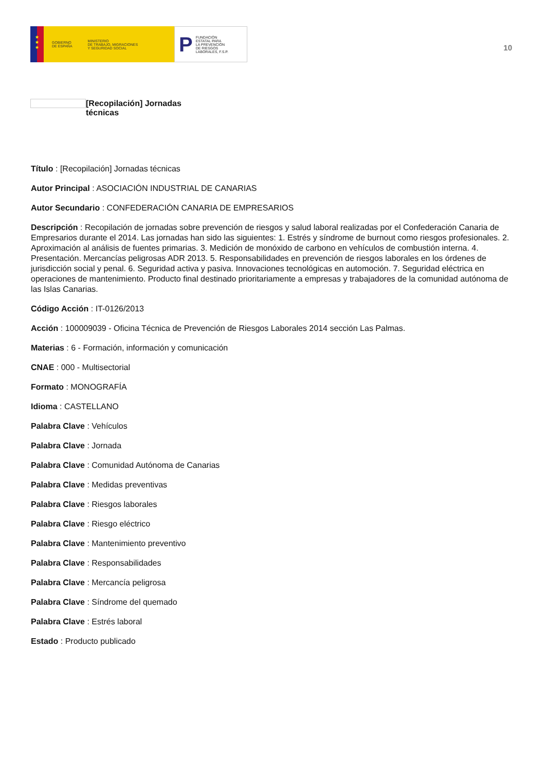★
★
★
GOBIERNO
DE ESPAÑA MINISTERIO
DE TRABAJO, MIGRACIONES
Y SEGURIDAD SOCIAL
P FUNDACIÓN
ESTATAL PARA
LA PREVENCIÓN
DE RIESGOS
LABORALES, F.S.P.
10
[Recopilación] Jornadas técnicas
Título : [Recopilación] Jornadas técnicas
Autor Principal : ASOCIACIÓN INDUSTRIAL DE CANARIAS
Autor Secundario : CONFEDERACIÓN CANARIA DE EMPRESARIOS
Descripción : Recopilación de jornadas sobre prevención de riesgos y salud laboral realizadas por el Confederación Canaria de Empresarios durante el 2014. Las jornadas han sido las siguientes: 1. Estrés y síndrome de burnout como riesgos profesionales. 2. Aproximación al análisis de fuentes primarias. 3. Medición de monóxido de carbono en vehículos de combustión interna. 4. Presentación. Mercancías peligrosas ADR 2013. 5. Responsabilidades en prevención de riesgos laborales en los órdenes de jurisdicción social y penal. 6. Seguridad activa y pasiva. Innovaciones tecnológicas en automoción. 7. Seguridad eléctrica en operaciones de mantenimiento. Producto final destinado prioritariamente a empresas y trabajadores de la comunidad autónoma de las Islas Canarias.
Código Acción : IT-0126/2013
Acción : 100009039 - Oficina Técnica de Prevención de Riesgos Laborales 2014 sección Las Palmas.
Materias : 6 - Formación, información y comunicación
CNAE : 000 - Multisectorial
Formato : MONOGRAFÍA
Idioma : CASTELLANO
Palabra Clave : Vehículos
Palabra Clave : Jornada
Palabra Clave : Comunidad Autónoma de Canarias
Palabra Clave : Medidas preventivas
Palabra Clave : Riesgos laborales
Palabra Clave : Riesgo eléctrico
Palabra Clave : Mantenimiento preventivo
Palabra Clave : Responsabilidades
Palabra Clave : Mercancía peligrosa
Palabra Clave : Síndrome del quemado
Palabra Clave : Estrés laboral
Estado : Producto publicado